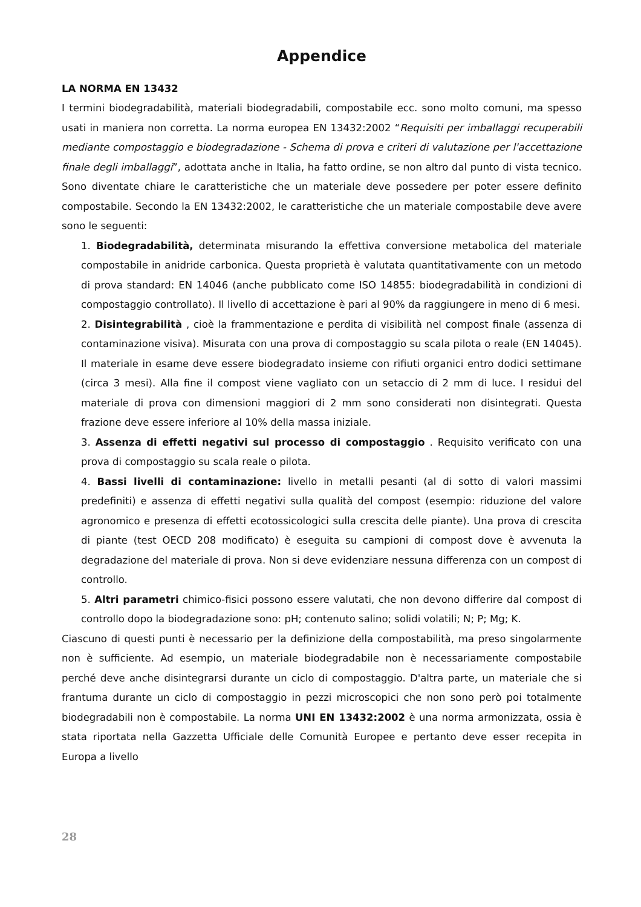Appendice
LA NORMA EN 13432
I termini biodegradabilità, materiali biodegradabili, compostabile ecc. sono molto comuni, ma spesso usati in maniera non corretta. La norma europea EN 13432:2002 “Requisiti per imballaggi recuperabili mediante compostaggio e biodegradazione - Schema di prova e criteri di valutazione per l'accettazione finale degli imballaggi”, adottata anche in Italia, ha fatto ordine, se non altro dal punto di vista tecnico. Sono diventate chiare le caratteristiche che un materiale deve possedere per poter essere definito compostabile. Secondo la EN 13432:2002, le caratteristiche che un materiale compostabile deve avere sono le seguenti:
1. Biodegradabilità, determinata misurando la effettiva conversione metabolica del materiale compostabile in anidride carbonica. Questa proprietà è valutata quantitativamente con un metodo di prova standard: EN 14046 (anche pubblicato come ISO 14855: biodegradabilità in condizioni di compostaggio controllato). Il livello di accettazione è pari al 90% da raggiungere in meno di 6 mesi.
2. Disintegrabilità , cioè la frammentazione e perdita di visibilità nel compost finale (assenza di contaminazione visiva). Misurata con una prova di compostaggio su scala pilota o reale (EN 14045). Il materiale in esame deve essere biodegradato insieme con rifiuti organici entro dodici settimane (circa 3 mesi). Alla fine il compost viene vagliato con un setaccio di 2 mm di luce. I residui del materiale di prova con dimensioni maggiori di 2 mm sono considerati non disintegrati. Questa frazione deve essere inferiore al 10% della massa iniziale.
3. Assenza di effetti negativi sul processo di compostaggio . Requisito verificato con una prova di compostaggio su scala reale o pilota.
4. Bassi livelli di contaminazione: livello in metalli pesanti (al di sotto di valori massimi predefiniti) e assenza di effetti negativi sulla qualità del compost (esempio: riduzione del valore agronomico e presenza di effetti ecotossicologici sulla crescita delle piante). Una prova di crescita di piante (test OECD 208 modificato) è eseguita su campioni di compost dove è avvenuta la degradazione del materiale di prova. Non si deve evidenziare nessuna differenza con un compost di controllo.
5. Altri parametri chimico-fisici possono essere valutati, che non devono differire dal compost di controllo dopo la biodegradazione sono: pH; contenuto salino; solidi volatili; N; P; Mg; K.
Ciascuno di questi punti è necessario per la definizione della compostabilità, ma preso singolarmente non è sufficiente. Ad esempio, un materiale biodegradabile non è necessariamente compostabile perché deve anche disintegrarsi durante un ciclo di compostaggio. D'altra parte, un materiale che si frantuma durante un ciclo di compostaggio in pezzi microscopici che non sono però poi totalmente biodegradabili non è compostabile. La norma UNI EN 13432:2002 è una norma armonizzata, ossia è stata riportata nella Gazzetta Ufficiale delle Comunità Europee e pertanto deve esser recepita in Europa a livello
28